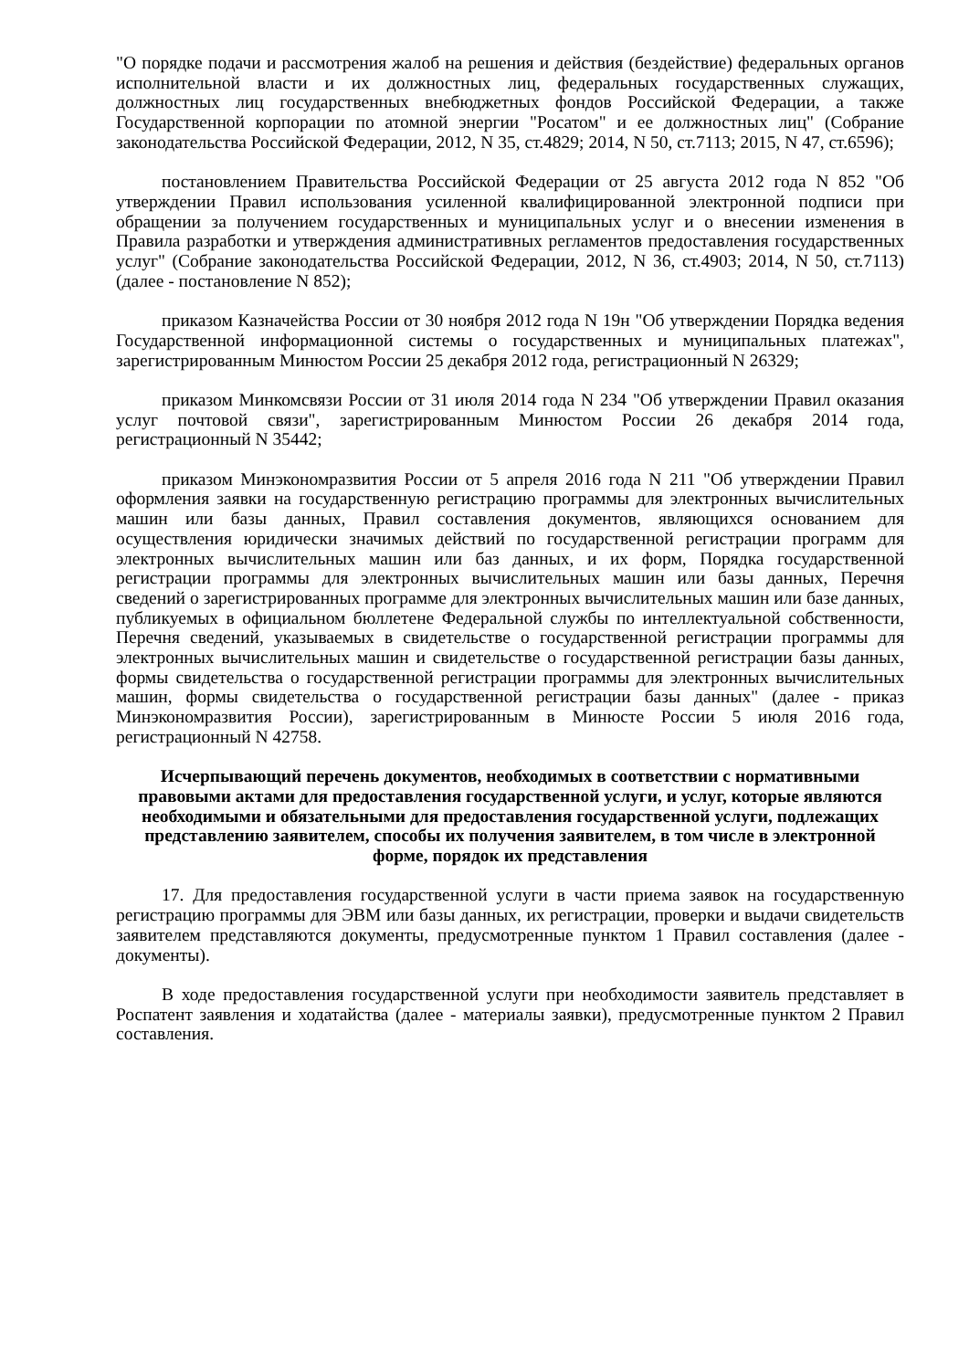"О порядке подачи и рассмотрения жалоб на решения и действия (бездействие) федеральных органов исполнительной власти и их должностных лиц, федеральных государственных служащих, должностных лиц государственных внебюджетных фондов Российской Федерации, а также Государственной корпорации по атомной энергии "Росатом" и ее должностных лиц" (Собрание законодательства Российской Федерации, 2012, N 35, ст.4829; 2014, N 50, ст.7113; 2015, N 47, ст.6596);
постановлением Правительства Российской Федерации от 25 августа 2012 года N 852 "Об утверждении Правил использования усиленной квалифицированной электронной подписи при обращении за получением государственных и муниципальных услуг и о внесении изменения в Правила разработки и утверждения административных регламентов предоставления государственных услуг" (Собрание законодательства Российской Федерации, 2012, N 36, ст.4903; 2014, N 50, ст.7113) (далее - постановление N 852);
приказом Казначейства России от 30 ноября 2012 года N 19н "Об утверждении Порядка ведения Государственной информационной системы о государственных и муниципальных платежах", зарегистрированным Минюстом России 25 декабря 2012 года, регистрационный N 26329;
приказом Минкомсвязи России от 31 июля 2014 года N 234 "Об утверждении Правил оказания услуг почтовой связи", зарегистрированным Минюстом России 26 декабря 2014 года, регистрационный N 35442;
приказом Минэкономразвития России от 5 апреля 2016 года N 211 "Об утверждении Правил оформления заявки на государственную регистрацию программы для электронных вычислительных машин или базы данных, Правил составления документов, являющихся основанием для осуществления юридически значимых действий по государственной регистрации программ для электронных вычислительных машин или баз данных, и их форм, Порядка государственной регистрации программы для электронных вычислительных машин или базы данных, Перечня сведений о зарегистрированных программе для электронных вычислительных машин или базе данных, публикуемых в официальном бюллетене Федеральной службы по интеллектуальной собственности, Перечня сведений, указываемых в свидетельстве о государственной регистрации программы для электронных вычислительных машин и свидетельстве о государственной регистрации базы данных, формы свидетельства о государственной регистрации программы для электронных вычислительных машин, формы свидетельства о государственной регистрации базы данных" (далее - приказ Минэкономразвития России), зарегистрированным в Минюсте России 5 июля 2016 года, регистрационный N 42758.
Исчерпывающий перечень документов, необходимых в соответствии с нормативными правовыми актами для предоставления государственной услуги, и услуг, которые являются необходимыми и обязательными для предоставления государственной услуги, подлежащих представлению заявителем, способы их получения заявителем, в том числе в электронной форме, порядок их представления
17. Для предоставления государственной услуги в части приема заявок на государственную регистрацию программы для ЭВМ или базы данных, их регистрации, проверки и выдачи свидетельств заявителем представляются документы, предусмотренные пунктом 1 Правил составления (далее - документы).
В ходе предоставления государственной услуги при необходимости заявитель представляет в Роспатент заявления и ходатайства (далее - материалы заявки), предусмотренные пунктом 2 Правил составления.